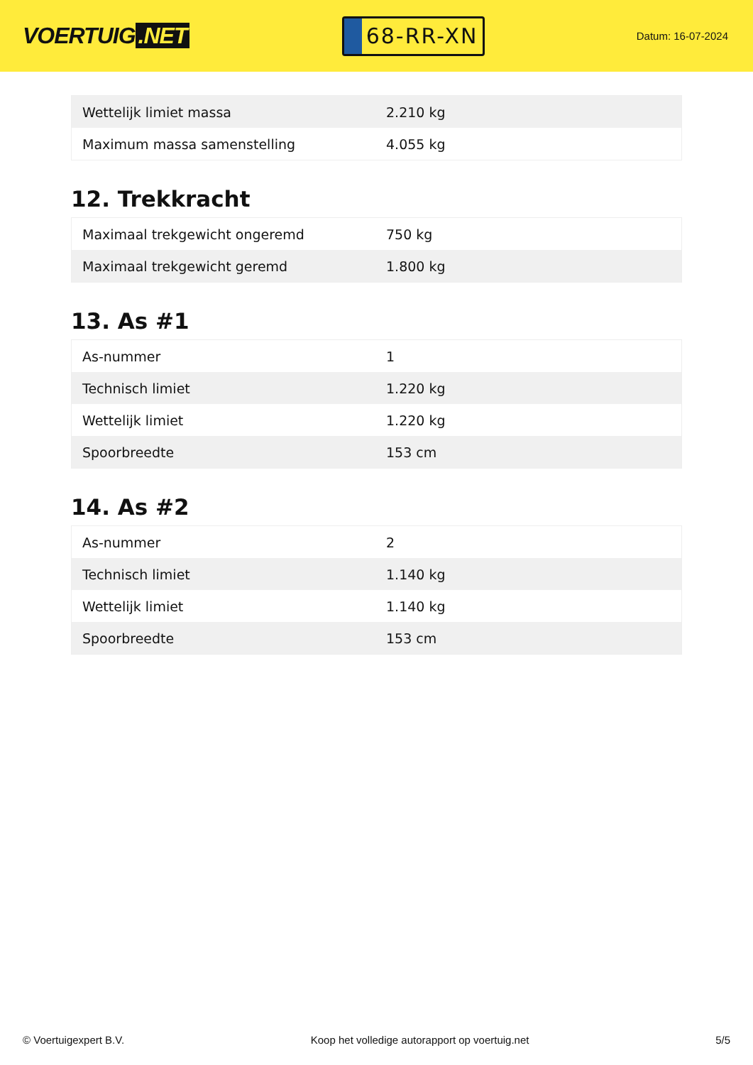VOERTUIG.NET
68-RR-XN
Datum: 16-07-2024
| Wettelijk limiet massa | 2.210 kg |
| Maximum massa samenstelling | 4.055 kg |
12. Trekkracht
| Maximaal trekgewicht ongeremd | 750 kg |
| Maximaal trekgewicht geremd | 1.800 kg |
13. As #1
| As-nummer | 1 |
| Technisch limiet | 1.220 kg |
| Wettelijk limiet | 1.220 kg |
| Spoorbreedte | 153 cm |
14. As #2
| As-nummer | 2 |
| Technisch limiet | 1.140 kg |
| Wettelijk limiet | 1.140 kg |
| Spoorbreedte | 153 cm |
© Voertuigexpert B.V. Koop het volledige autorapport op voertuig.net 5/5